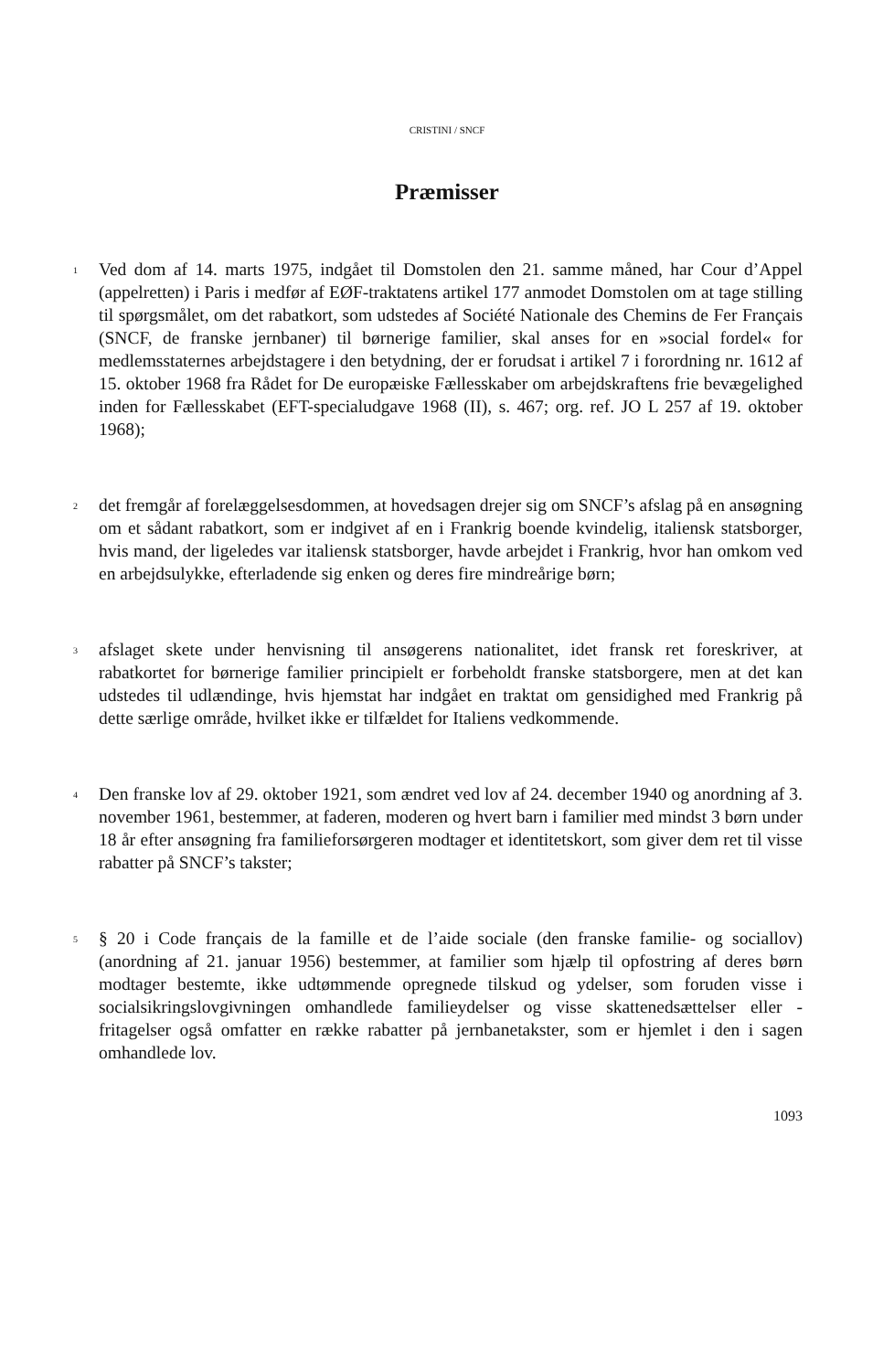CRISTINI / SNCF
Præmisser
1
Ved dom af 14. marts 1975, indgået til Domstolen den 21. samme måned, har Cour d’Appel (appelretten) i Paris i medfør af EØF-traktatens artikel 177 anmodet Domstolen om at tage stilling til spørgsmålet, om det rabatkort, som udstedes af Société Nationale des Chemins de Fer Français (SNCF, de franske jernbaner) til børnerige familier, skal anses for en »social fordel« for medlemsstaternes arbejdstagere i den betydning, der er forudsat i artikel 7 i forordning nr. 1612 af 15. oktober 1968 fra Rådet for De europæiske Fællesskaber om arbejdskraftens frie bevægelighed inden for Fællesskabet (EFT-specialudgave 1968 (II), s. 467; org. ref. JO L 257 af 19. oktober 1968);
2
det fremgår af forelæggelsesdommen, at hovedsagen drejer sig om SNCF’s afslag på en ansøgning om et sådant rabatkort, som er indgivet af en i Frankrig boende kvindelig, italiensk statsborger, hvis mand, der ligeledes var italiensk statsborger, havde arbejdet i Frankrig, hvor han omkom ved en arbejdsulykke, efterladende sig enken og deres fire mindreårige børn;
3
afslaget skete under henvisning til ansøgerens nationalitet, idet fransk ret foreskriver, at rabatkortet for børnerige familier principielt er forbeholdt franske statsborgere, men at det kan udstedes til udlændinge, hvis hjemstat har indgået en traktat om gensidighed med Frankrig på dette særlige område, hvilket ikke er tilfældet for Italiens vedkommende.
4
Den franske lov af 29. oktober 1921, som ændret ved lov af 24. december 1940 og anordning af 3. november 1961, bestemmer, at faderen, moderen og hvert barn i familier med mindst 3 børn under 18 år efter ansøgning fra familieforsørgeren modtager et identitetskort, som giver dem ret til visse rabatter på SNCF’s takster;
5
§ 20 i Code français de la famille et de l’aide sociale (den franske familie- og sociallov) (anordning af 21. januar 1956) bestemmer, at familier som hjælp til opfostring af deres børn modtager bestemte, ikke udtømmende opregnede tilskud og ydelser, som foruden visse i socialsikringslovgivningen omhandlede familieydelser og visse skattenedsættelser eller -fritagelser også omfatter en række rabatter på jernbanetakster, som er hjemlet i den i sagen omhandlede lov.
1093